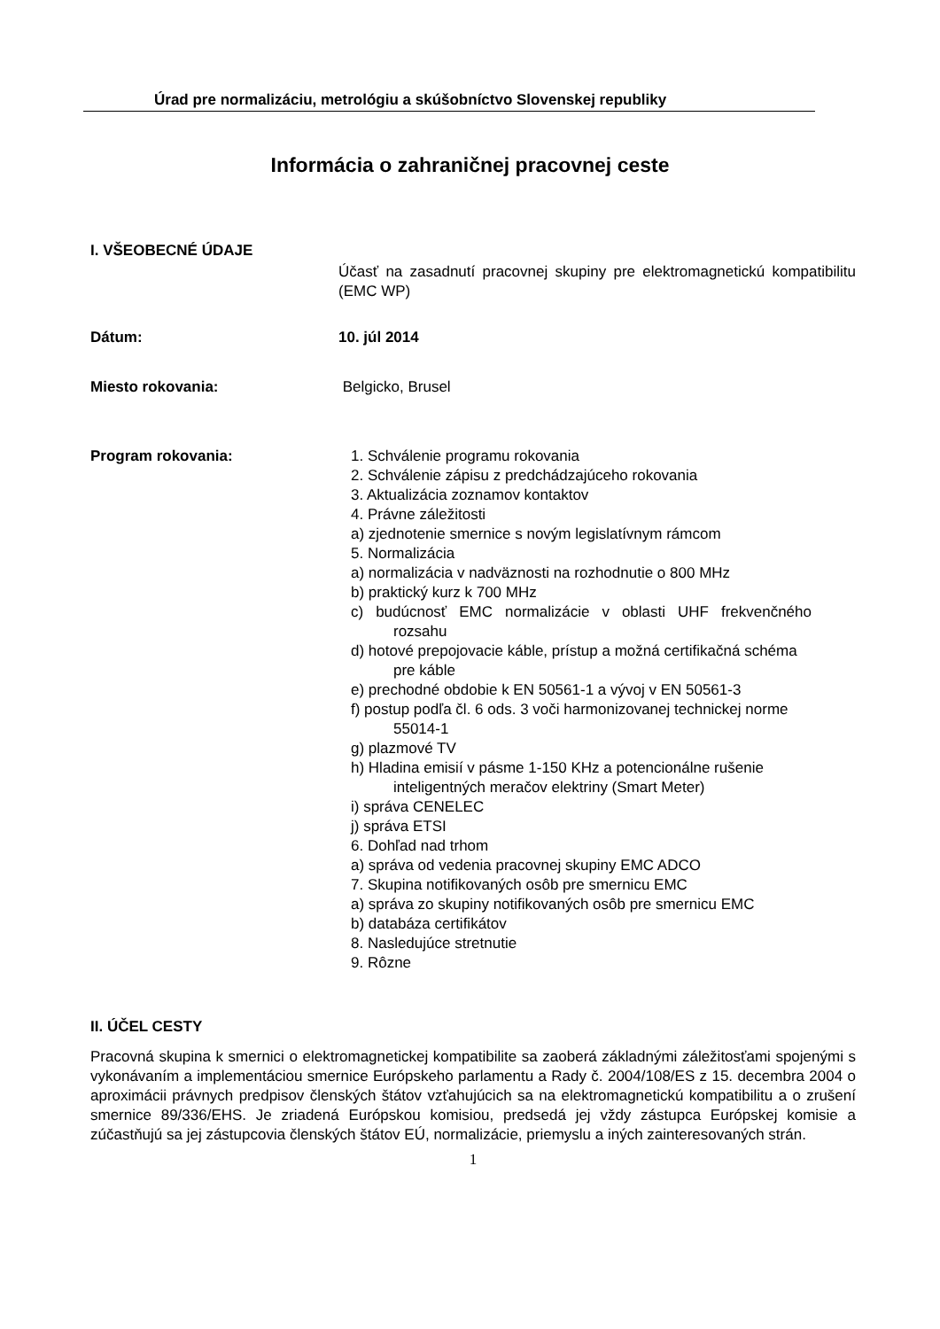Úrad pre normalizáciu, metrológiu a skúšobníctvo Slovenskej republiky
Informácia o zahraničnej pracovnej ceste
I. VŠEOBECNÉ ÚDAJE
Účasť na zasadnutí pracovnej skupiny pre elektromagnetickú kompatibilitu (EMC WP)
Dátum: 10. júl 2014
Miesto rokovania: Belgicko, Brusel
Program rokovania: 1. Schválenie programu rokovania
2. Schválenie zápisu z predchádzajúceho rokovania
3. Aktualizácia zoznamov kontaktov
4. Právne záležitosti
a) zjednotenie smernice s novým legislatívnym rámcom
5. Normalizácia
a) normalizácia v nadväznosti na rozhodnutie o 800 MHz
b) praktický kurz k 700 MHz
c) budúcnosť EMC normalizácie v oblasti UHF frekvenčného rozsahu
d) hotové prepojovacie káble, prístup a možná certifikačná schéma pre káble
e) prechodné obdobie k EN 50561-1 a vývoj v EN 50561-3
f) postup podľa čl. 6 ods. 3 voči harmonizovanej technickej norme 55014-1
g) plazmové TV
h) Hladina emisií v pásme 1-150 KHz a potencionálne rušenie inteligentných meračov elektriny (Smart Meter)
i) správa CENELEC
j) správa ETSI
6. Dohľad nad trhom
a) správa od vedenia pracovnej skupiny EMC ADCO
7. Skupina notifikovaných osôb pre smernicu EMC
a) správa zo skupiny notifikovaných osôb pre smernicu EMC
b) databáza certifikátov
8. Nasledujúce stretnutie
9. Rôzne
II. ÚČEL CESTY
Pracovná skupina k smernici o elektromagnetickej kompatibilite sa zaoberá základnými záležitosťami spojenými s vykonávaním a implementáciou smernice Európskeho parlamentu a Rady č. 2004/108/ES z 15. decembra 2004 o aproximácii právnych predpisov členských štátov vzťahujúcich sa na elektromagnetickú kompatibilitu a o zrušení smernice 89/336/EHS. Je zriadená Európskou komisiou, predsedá jej vždy zástupca Európskej komisie a zúčastňujú sa jej zástupcovia členských štátov EÚ, normalizácie, priemyslu a iných zainteresovaných strán.
1